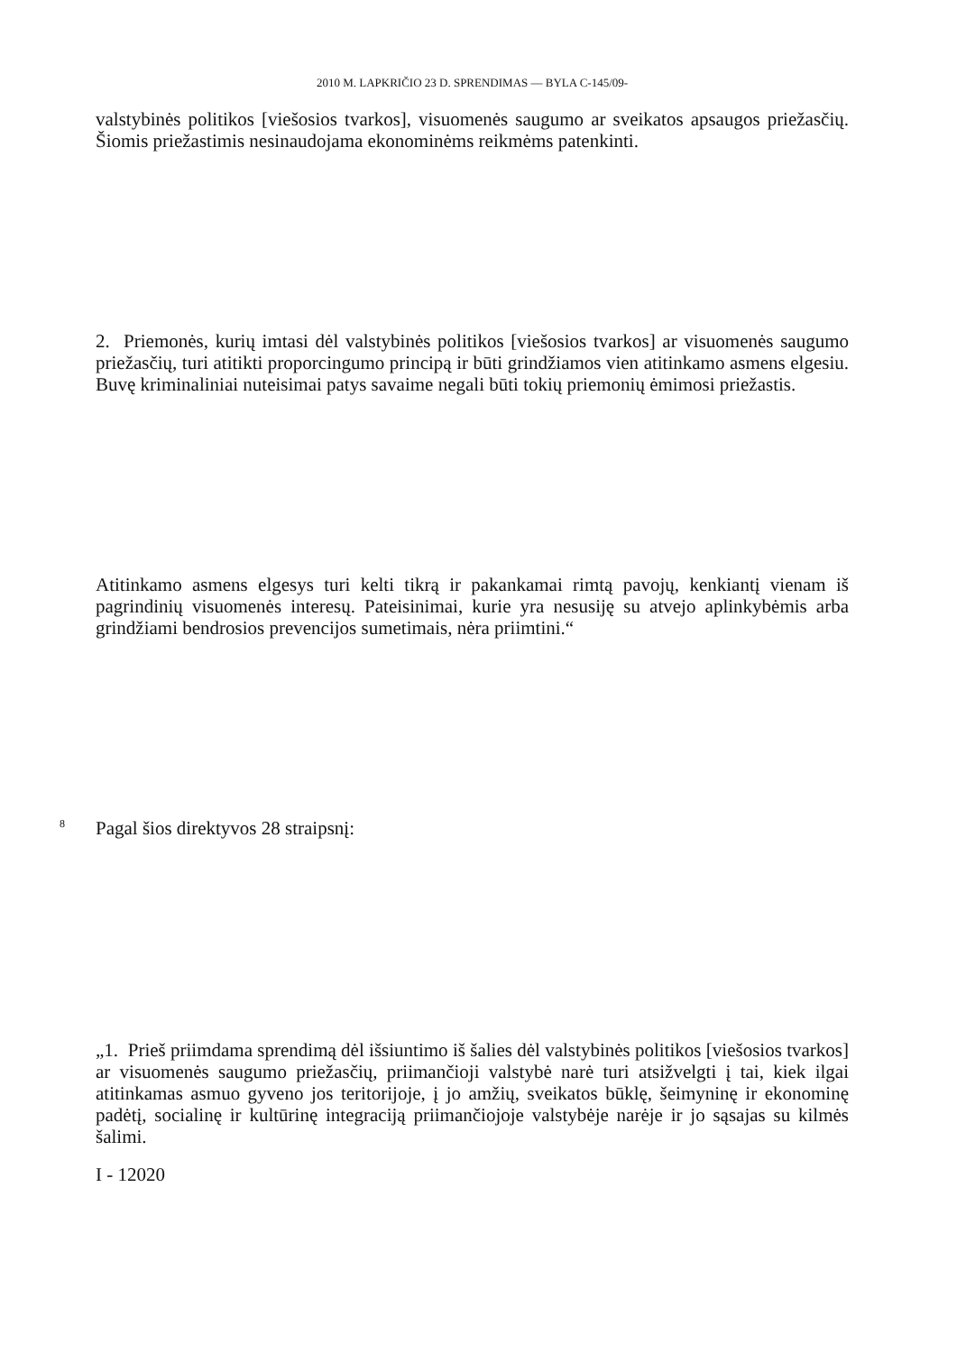2010 M. LAPKRIČIO 23 D. SPRENDIMAS — BYLA C-145/09-
valstybinės politikos [viešosios tvarkos], visuomenės saugumo ar sveikatos apsaugos priežasčių. Šiomis priežastimis nesinaudojama ekonominėms reikmėms patenkinti.
2. Priemonės, kurių imtasi dėl valstybinės politikos [viešosios tvarkos] ar visuomenės saugumo priežasčių, turi atitikti proporcingumo principą ir būti grindžiamos vien atitinkamo asmens elgesiu. Buvę kriminaliniai nuteisimai patys savaime negali būti tokių priemonių ėmimosi priežastis.
Atitinkamo asmens elgesys turi kelti tikrą ir pakankamai rimtą pavojų, kenkiantį vienam iš pagrindinių visuomenės interesų. Pateisinimai, kurie yra nesusiję su atvejo aplinkybėmis arba grindžiami bendrosios prevencijos sumetimais, nėra priimtini.“
8
Pagal šios direktyvos 28 straipsnį:
„1. Prieš priimdama sprendimą dėl išsiuntimo iš šalies dėl valstybinės politikos [viešosios tvarkos] ar visuomenės saugumo priežasčių, priimančioji valstybė narė turi atsižvelgti į tai, kiek ilgai atitinkamas asmuo gyveno jos teritorijoje, į jo amžių, sveikatos būklę, šeimyninę ir ekonominę padėtį, socialinę ir kultūrinę integraciją priimančiojoje valstybėje narėje ir jo sąsajas su kilmės šalimi.
I - 12020